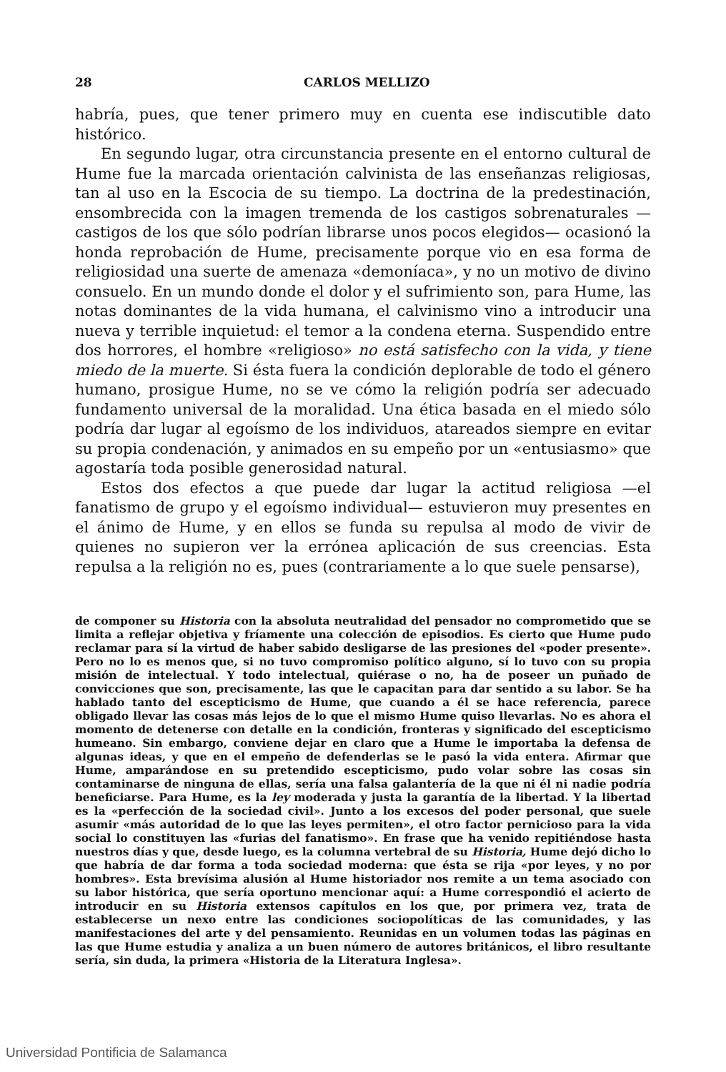28 CARLOS MELLIZO
habría, pues, que tener primero muy en cuenta ese indiscutible dato histórico.
En segundo lugar, otra circunstancia presente en el entorno cultural de Hume fue la marcada orientación calvinista de las enseñanzas religiosas, tan al uso en la Escocia de su tiempo. La doctrina de la predestinación, ensombrecida con la imagen tremenda de los castigos sobrenaturales —castigos de los que sólo podrían librarse unos pocos elegidos— ocasionó la honda reprobación de Hume, precisamente porque vio en esa forma de religiosidad una suerte de amenaza «demoníaca», y no un motivo de divino consuelo. En un mundo donde el dolor y el sufrimiento son, para Hume, las notas dominantes de la vida humana, el calvinismo vino a introducir una nueva y terrible inquietud: el temor a la condena eterna. Suspendido entre dos horrores, el hombre «religioso» no está satisfecho con la vida, y tiene miedo de la muerte. Si ésta fuera la condición deplorable de todo el género humano, prosigue Hume, no se ve cómo la religión podría ser adecuado fundamento universal de la moralidad. Una ética basada en el miedo sólo podría dar lugar al egoísmo de los individuos, atareados siempre en evitar su propia condenación, y animados en su empeño por un «entusiasmo» que agostaría toda posible generosidad natural.
Estos dos efectos a que puede dar lugar la actitud religiosa —el fanatismo de grupo y el egoísmo individual— estuvieron muy presentes en el ánimo de Hume, y en ellos se funda su repulsa al modo de vivir de quienes no supieron ver la errónea aplicación de sus creencias. Esta repulsa a la religión no es, pues (contrariamente a lo que suele pensarse),
de componer su Historia con la absoluta neutralidad del pensador no comprometido que se limita a reflejar objetiva y fríamente una colección de episodios. Es cierto que Hume pudo reclamar para sí la virtud de haber sabido desligarse de las presiones del «poder presente». Pero no lo es menos que, si no tuvo compromiso político alguno, sí lo tuvo con su propia misión de intelectual. Y todo intelectual, quiérase o no, ha de poseer un puñado de convicciones que son, precisamente, las que le capacitan para dar sentido a su labor. Se ha hablado tanto del escepticismo de Hume, que cuando a él se hace referencia, parece obligado llevar las cosas más lejos de lo que el mismo Hume quiso llevarlas. No es ahora el momento de detenerse con detalle en la condición, fronteras y significado del escepticismo humeano. Sin embargo, conviene dejar en claro que a Hume le importaba la defensa de algunas ideas, y que en el empeño de defenderlas se le pasó la vida entera. Afirmar que Hume, amparándose en su pretendido escepticismo, pudo volar sobre las cosas sin contaminarse de ninguna de ellas, sería una falsa galantería de la que ni él ni nadie podría beneficiarse. Para Hume, es la ley moderada y justa la garantía de la libertad. Y la libertad es la «perfección de la sociedad civil». Junto a los excesos del poder personal, que suele asumir «más autoridad de lo que las leyes permiten», el otro factor pernicioso para la vida social lo constituyen las «furias del fanatismo». En frase que ha venido repitiéndose hasta nuestros días y que, desde luego, es la columna vertebral de su Historia, Hume dejó dicho lo que habría de dar forma a toda sociedad moderna: que ésta se rija «por leyes, y no por hombres». Esta brevísima alusión al Hume historiador nos remite a un tema asociado con su labor histórica, que sería oportuno mencionar aquí: a Hume correspondió el acierto de introducir en su Historia extensos capítulos en los que, por primera vez, trata de establecerse un nexo entre las condiciones sociopolíticas de las comunidades, y las manifestaciones del arte y del pensamiento. Reunidas en un volumen todas las páginas en las que Hume estudia y analiza a un buen número de autores británicos, el libro resultante sería, sin duda, la primera «Historia de la Literatura Inglesa».
Universidad Pontificia de Salamanca